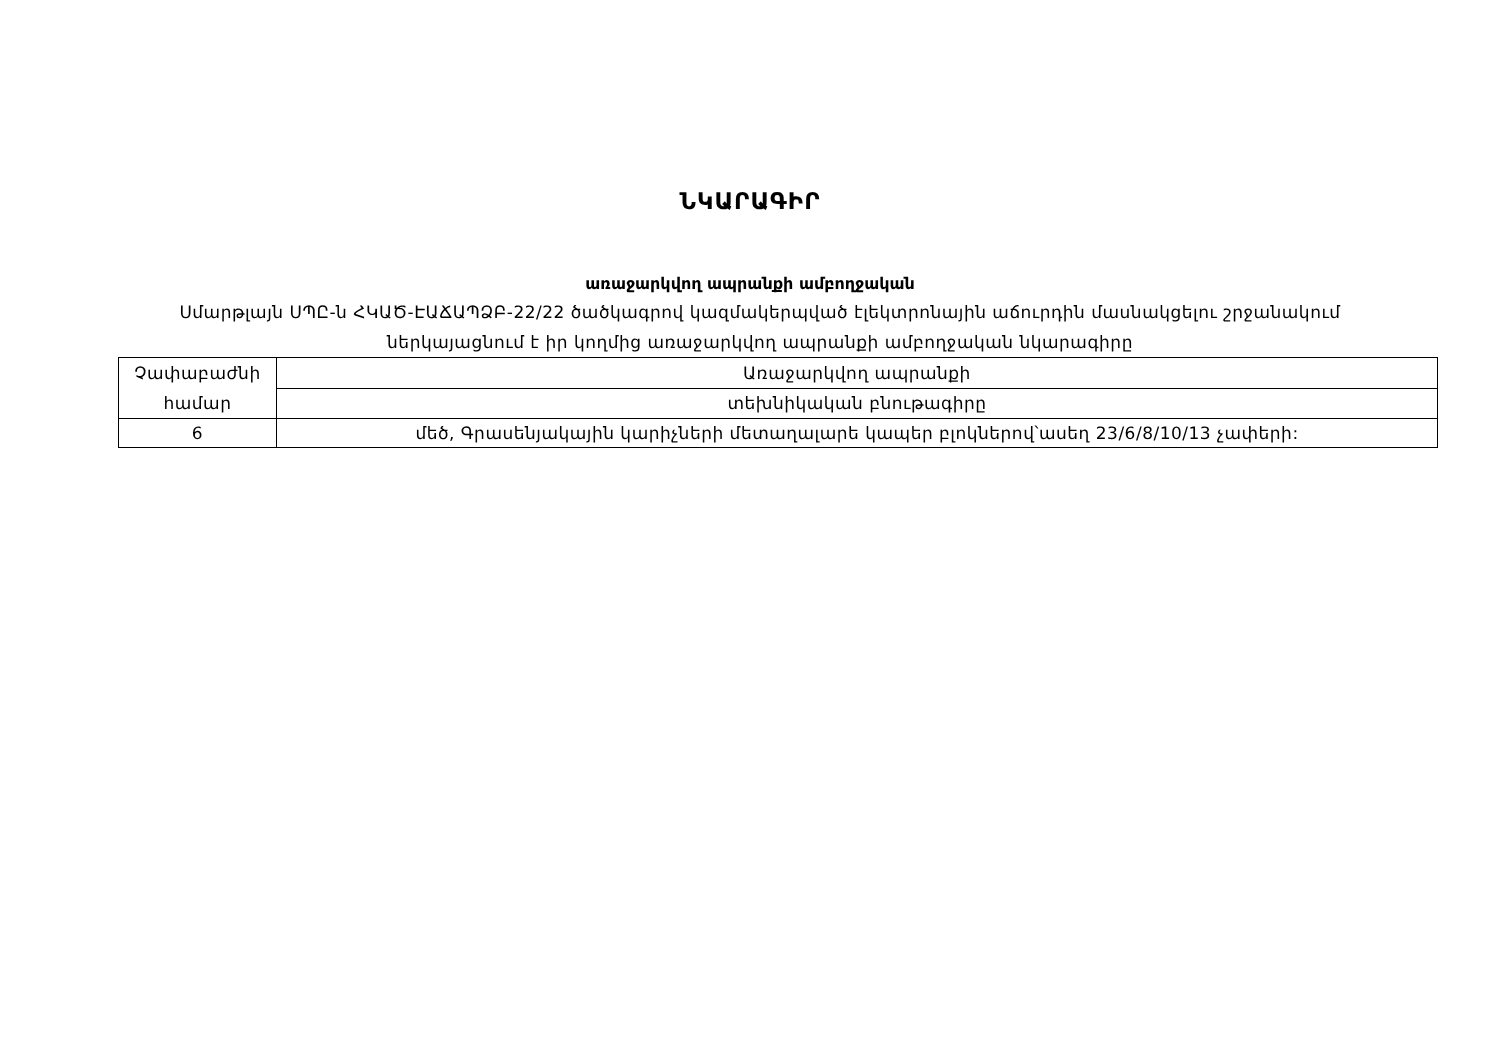ՆԿԱՐԱԳԻՐ
առաջարկվող ապրանքի ամբողջական
Սմարթլայն ՍՊԸ-ն ՀԿԱԾ-ԷԱՃԱՊՁԲ-22/22 ծածկագրով կազմակերպված էլեկտրոնային աճուրդին մասնակցելու շրջանակում ներկայացնում է իր կողմից առաջարկվող ապրանքի ամբողջական նկարագիրը
| Չափաբաժնի համար | Առաջարկվող ապրանքի |
| | տեխնիկական բնութագիրը |
| 6 | մեծ, Գրասենյակային կարիչների մետաղալարե կապեր բլոկներով՝ասեղ 23/6/8/10/13 չափերի: |